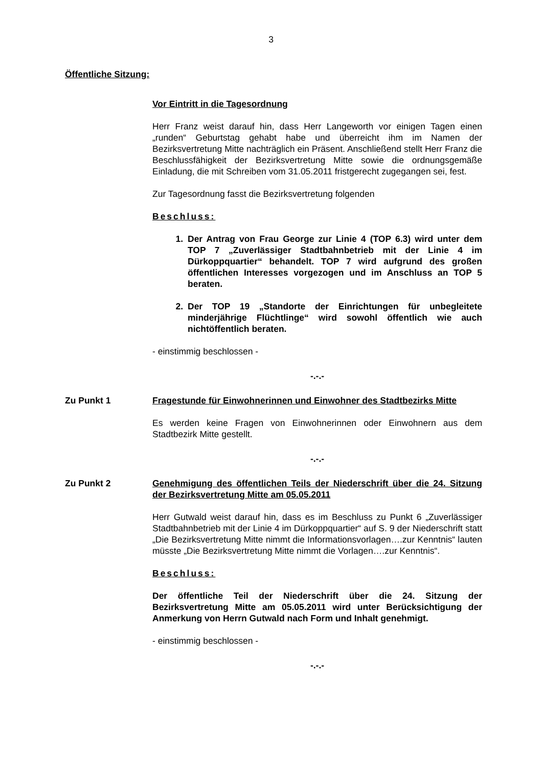3
Öffentliche Sitzung:
Vor Eintritt in die Tagesordnung
Herr Franz weist darauf hin, dass Herr Langeworth vor einigen Tagen einen „runden“ Geburtstag gehabt habe und überreicht ihm im Namen der Bezirksvertretung Mitte nachträglich ein Präsent. Anschließend stellt Herr Franz die Beschlussfähigkeit der Bezirksvertretung Mitte sowie die ordnungsgemäße Einladung, die mit Schreiben vom 31.05.2011 fristgerecht zugegangen sei, fest.
Zur Tagesordnung fasst die Bezirksvertretung folgenden
Beschluss:
1. Der Antrag von Frau George zur Linie 4 (TOP 6.3) wird unter dem TOP 7 „Zuverlässiger Stadtbahnbetrieb mit der Linie 4 im Dürkoppquartier“ behandelt. TOP 7 wird aufgrund des großen öffentlichen Interesses vorgezogen und im Anschluss an TOP 5 beraten.
2. Der TOP 19 „Standorte der Einrichtungen für unbegleitete minderjährige Flüchtlinge“ wird sowohl öffentlich wie auch nichtöffentlich beraten.
- einstimmig beschlossen -
-.-.-
Zu Punkt 1 Fragestunde für Einwohnerinnen und Einwohner des Stadtbezirks Mitte
Es werden keine Fragen von Einwohnerinnen oder Einwohnern aus dem Stadtbezirk Mitte gestellt.
-.-.-
Zu Punkt 2 Genehmigung des öffentlichen Teils der Niederschrift über die 24. Sitzung der Bezirksvertretung Mitte am 05.05.2011
Herr Gutwald weist darauf hin, dass es im Beschluss zu Punkt 6 „Zuverlässiger Stadtbahnbetrieb mit der Linie 4 im Dürkoppquartier“ auf S. 9 der Niederschrift statt „Die Bezirksvertretung Mitte nimmt die Informationsvorlagen….zur Kenntnis“ lauten müsste „Die Bezirksvertretung Mitte nimmt die Vorlagen….zur Kenntnis“.
Beschluss:
Der öffentliche Teil der Niederschrift über die 24. Sitzung der Bezirksvertretung Mitte am 05.05.2011 wird unter Berücksichtigung der Anmerkung von Herrn Gutwald nach Form und Inhalt genehmigt.
- einstimmig beschlossen -
-.-.-